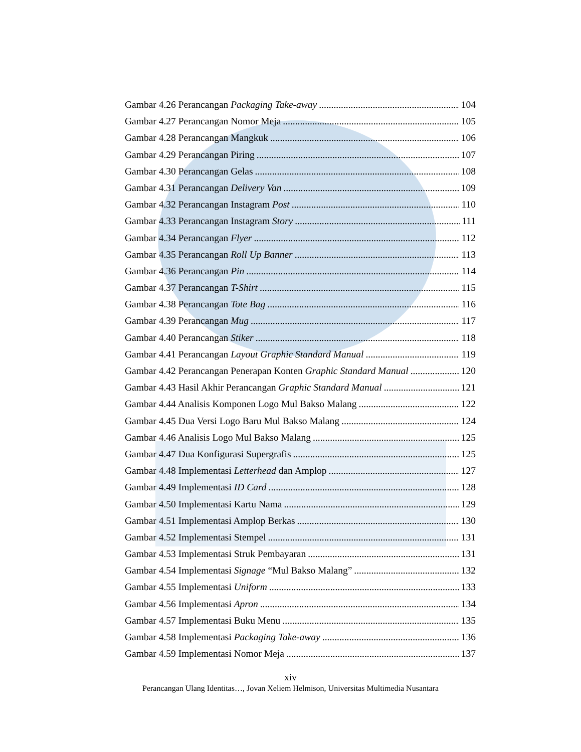Gambar 4.26 Perancangan Packaging Take-away 104
Gambar 4.27 Perancangan Nomor Meja 105
Gambar 4.28 Perancangan Mangkuk 106
Gambar 4.29 Perancangan Piring 107
Gambar 4.30 Perancangan Gelas 108
Gambar 4.31 Perancangan Delivery Van 109
Gambar 4.32 Perancangan Instagram Post 110
Gambar 4.33 Perancangan Instagram Story 111
Gambar 4.34 Perancangan Flyer 112
Gambar 4.35 Perancangan Roll Up Banner 113
Gambar 4.36 Perancangan Pin 114
Gambar 4.37 Perancangan T-Shirt 115
Gambar 4.38 Perancangan Tote Bag 116
Gambar 4.39 Perancangan Mug 117
Gambar 4.40 Perancangan Stiker 118
Gambar 4.41 Perancangan Layout Graphic Standard Manual 119
Gambar 4.42 Perancangan Penerapan Konten Graphic Standard Manual 120
Gambar 4.43 Hasil Akhir Perancangan Graphic Standard Manual 121
Gambar 4.44 Analisis Komponen Logo Mul Bakso Malang 122
Gambar 4.45 Dua Versi Logo Baru Mul Bakso Malang 124
Gambar 4.46 Analisis Logo Mul Bakso Malang 125
Gambar 4.47 Dua Konfigurasi Supergrafis 125
Gambar 4.48 Implementasi Letterhead dan Amplop 127
Gambar 4.49 Implementasi ID Card 128
Gambar 4.50 Implementasi Kartu Nama 129
Gambar 4.51 Implementasi Amplop Berkas 130
Gambar 4.52 Implementasi Stempel 131
Gambar 4.53 Implementasi Struk Pembayaran 131
Gambar 4.54 Implementasi Signage “Mul Bakso Malang” 132
Gambar 4.55 Implementasi Uniform 133
Gambar 4.56 Implementasi Apron 134
Gambar 4.57 Implementasi Buku Menu 135
Gambar 4.58 Implementasi Packaging Take-away 136
Gambar 4.59 Implementasi Nomor Meja 137
xiv
Perancangan Ulang Identitas…, Jovan Xeliem Helmison, Universitas Multimedia Nusantara